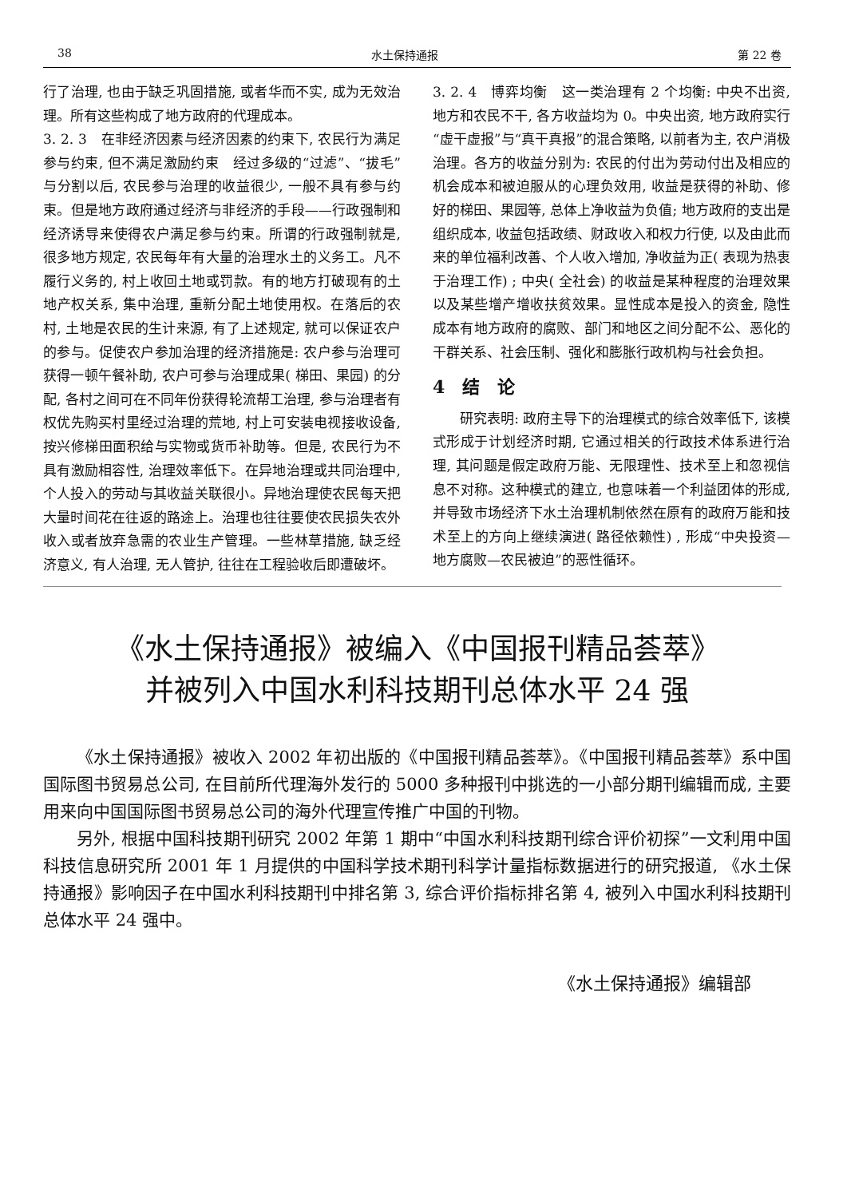38 水土保持通报 第 22 卷
行了治理, 也由于缺乏巩固措施, 或者华而不实, 成为无效治理。所有这些构成了地方政府的代理成本。
3. 2. 3　在非经济因素与经济因素的约束下, 农民行为满足参与约束, 但不满足激励约束　经过多级的“过滤”、“拔毛”与分割以后, 农民参与治理的收益很少, 一般不具有参与约束。但是地方政府通过经济与非经济的手段——行政强制和经济诱导来使得农户满足参与约束。所谓的行政强制就是, 很多地方规定, 农民每年有大量的治理水土的义务工。凡不履行义务的, 村上收回土地或罚款。有的地方打破现有的土地产权关系, 集中治理, 重新分配土地使用权。在落后的农村, 土地是农民的生计来源, 有了上述规定, 就可以保证农户的参与。促使农户参加治理的经济措施是: 农户参与治理可获得一顿午餐补助, 农户可参与治理成果( 梯田、果园) 的分配, 各村之间可在不同年份获得轮流帮工治理, 参与治理者有权优先购买村里经过治理的荒地, 村上可安装电视接收设备, 按兴修梯田面积给与实物或货币补助等。但是, 农民行为不具有激励相容性, 治理效率低下。在异地治理或共同治理中, 个人投入的劳动与其收益关联很小。异地治理使农民每天把大量时间花在往返的路途上。治理也往往要使农民损失农外收入或者放弃急需的农业生产管理。一些林草措施, 缺乏经济意义, 有人治理, 无人管护, 往往在工程验收后即遭破坏。
3. 2. 4　博弈均衡　这一类治理有 2 个均衡: 中央不出资, 地方和农民不干, 各方收益均为 0。中央出资, 地方政府实行“虚干虚报”与“真干真报”的混合策略, 以前者为主, 农户消极治理。各方的收益分别为: 农民的付出为劳动付出及相应的机会成本和被迫服从的心理负效用, 收益是获得的补助、修好的梯田、果园等, 总体上净收益为负值; 地方政府的支出是组织成本, 收益包括政绩、财政收入和权力行使, 以及由此而来的单位福利改善、个人收入增加, 净收益为正( 表现为热衷于治理工作) ; 中央( 全社会) 的收益是某种程度的治理效果以及某些增产增收扶贫效果。显性成本是投入的资金, 隐性成本有地方政府的腐败、部门和地区之间分配不公、恶化的干群关系、社会压制、强化和膨胀行政机构与社会负担。
4　结　论
研究表明: 政府主导下的治理模式的综合效率低下, 该模式形成于计划经济时期, 它通过相关的行政技术体系进行治理, 其问题是假定政府万能、无限理性、技术至上和忽视信息不对称。这种模式的建立, 也意味着一个利益团体的形成, 并导致市场经济下水土治理机制依然在原有的政府万能和技术至上的方向上继续演进( 路径依赖性) , 形成“中央投资—地方腐败—农民被迫”的恶性循环。
《水土保持通报》被编入《中国报刊精品荟萃》
并被列入中国水利科技期刊总体水平 24 强
《水土保持通报》被收入 2002 年初出版的《中国报刊精品荟萃》。《中国报刊精品荟萃》系中国国际图书贸易总公司, 在目前所代理海外发行的 5000 多种报刊中挑选的一小部分期刊编辑而成, 主要用来向中国国际图书贸易总公司的海外代理宣传推广中国的刊物。
另外, 根据中国科技期刊研究 2002 年第 1 期中“中国水利科技期刊综合评价初探”一文利用中国科技信息研究所 2001 年 1 月提供的中国科学技术期刊科学计量指标数据进行的研究报道, 《水土保持通报》影响因子在中国水利科技期刊中排名第 3, 综合评价指标排名第 4, 被列入中国水利科技期刊总体水平 24 强中。
《水土保持通报》编辑部